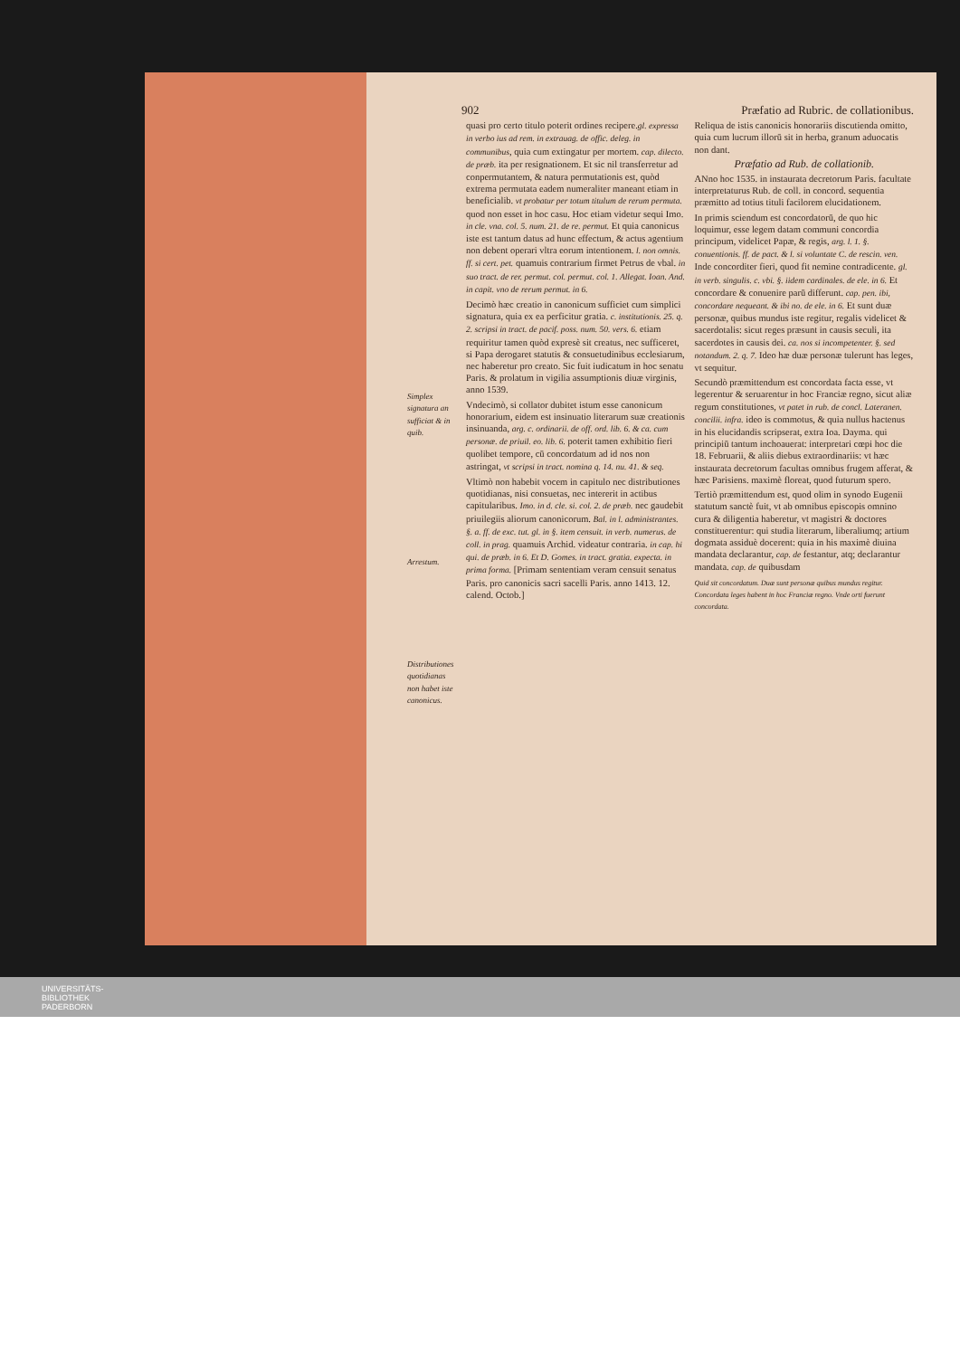902 Præfatio ad Rubric. de collationibus.
Simplex signatura an sufficiat & in quib.
Arrestum.
Distributiones quotidianas non habet iste canonicus.
quasi pro certo titulo poterit ordines recipere.gl. expressa in verbo ius ad rem. in extrauag. de offic. deleg. in communibus, quia cum extingatur per mortem. cap. dilecto. de præb. ita per resignationem. Et sic nil transferretur ad conpermutantem, & natura permutationis est, quòd extrema permutata eadem numeraliter maneant etiam in beneficialib. vt probatur per totum titulum de rerum permuta. quod non esset in hoc casu. Hoc etiam videtur sequi Imo. in cle. vna. col. 5. num. 21. de re. permut. Et quia canonicus iste est tantum datus ad hunc effectum, & actus agentium non debent operari vltra eorum intentionem. l. non omnis. ff. si cert. pet. quamuis contrarium firmet Petrus de vbal. in suo tract. de rer. permut. col. permut. col. 1. Allegat. Ioan. And. in capit. vno de rerum permut. in 6.
Decimò hæc creatio in canonicum sufficiet cum simplici signatura, quia ex ea perficitur gratia. c. institutionis. 25. q. 2. scripsi in tract. de pacif. poss. num. 50. vers. 6. etiam requiritur tamen quòd expresè sit creatus, nec sufficeret, si Papa derogaret statutis & consuetudinibus ecclesiarum, nec haberetur pro creato. Sic fuit iudicatum in hoc senatu Paris. & prolatum in vigilia assumptionis diuæ virginis, anno 1539.
Vndecimò, si collator dubitet istum esse canonicum honorarium, eidem est insinuatio literarum suæ creationis insinuanda, arg. c. ordinarii. de off. ord. lib. 6. & ca. cum personæ. de priuil. eo. lib. 6. poterit tamen exhibitio fieri quolibet tempore, cū concordatum ad id nos non astringat, vt scripsi in tract. nomina q. 14. nu. 41. & seq.
Vltimò non habebit vocem in capitulo nec distributiones quotidianas, nisi consuetas, nec intererit in actibus capitularibus. Imo. in d. cle. si. col. 2. de præb. nec gaudebit priuilegiis aliorum canonicorum. Bal. in l. administrantes. §. a. ff. de exc. tut. gl. in §. item censuit. in verb. numerus. de coll. in prag. quamuis Archid. videatur contraria. in cap. hi qui. de præb. in 6. Et D. Gomes. in tract. gratia. expecta. in prima forma. [Primam sententiam veram censuit senatus Paris. pro canonicis sacri sacelli Paris. anno 1413. 12. calend. Octob.]
Reliqua de istis canonicis honorariis discutienda omitto, quia cum lucrum illorū sit in herba, granum aduocatis non dant.
Præfatio ad Rub. de collationib.
ANno hoc 1535. in instaurata decretorum Paris. facultate interpretaturus Rub. de coll. in concord. sequentia præmitto ad totius tituli facilorem elucidationem.
In primis sciendum est concordatorū, de quo hic loquimur, esse legem datam communi concordia principum, videlicet Papæ, & regis, arg. l. 1. §. conuentionis. ff. de pact. & l. si voluntate C. de rescin. ven. Inde concorditer fieri, quod fit nemine contradicente. gl. in verb. singulis. c. vbi. §. iidem cardinales. de ele. in 6. Et concordare & conuenire parū differunt. cap. pen. ibi, concordare nequeant. & ibi no. de ele. in 6. Et sunt duæ personæ, quibus mundus iste regitur, regalis videlicet & sacerdotalis: sicut reges præsunt in causis seculi, ita sacerdotes in causis dei. ca. nos si incompetenter. §. sed notandum. 2. q. 7. Ideo hæ duæ personæ tulerunt has leges, vt sequitur.
Secundò præmittendum est concordata facta esse, vt legerentur & seruarentur in hoc Franciæ regno, sicut aliæ regum constitutiones, vt patet in rub. de concl. Lateranen. concilii. infra. ideo is commotus, & quia nullus hactenus in his elucidandis scripserat, extra Ioa. Dayma. qui principiū tantum inchoauerat: interpretari cœpi hoc die 18. Februarii, & aliis diebus extraordinariis: vt hæc instaurata decretorum facultas omnibus frugem afferat, & hæc Parisiens. maximè floreat, quod futurum spero.
Tertiò præmittendum est, quod olim in synodo Eugenii statutum sanctè fuit, vt ab omnibus episcopis omnino cura & diligentia haberetur, vt magistri & doctores constituerentur: qui studia literarum, liberaliumq; artium dogmata assiduè docerent: quia in his maximè diuina mandata declarantur, cap. de festantur, atq; declarantur mandata. cap. de quibusdam
Quid sit concordatum. Duæ sunt personæ quibus mundus regitur. Concordata leges habent in hoc Franciæ regno. Vnde orti fuerunt concordata.
UNIVERSITÄTS-
BIBLIOTHEK
PADERBORN